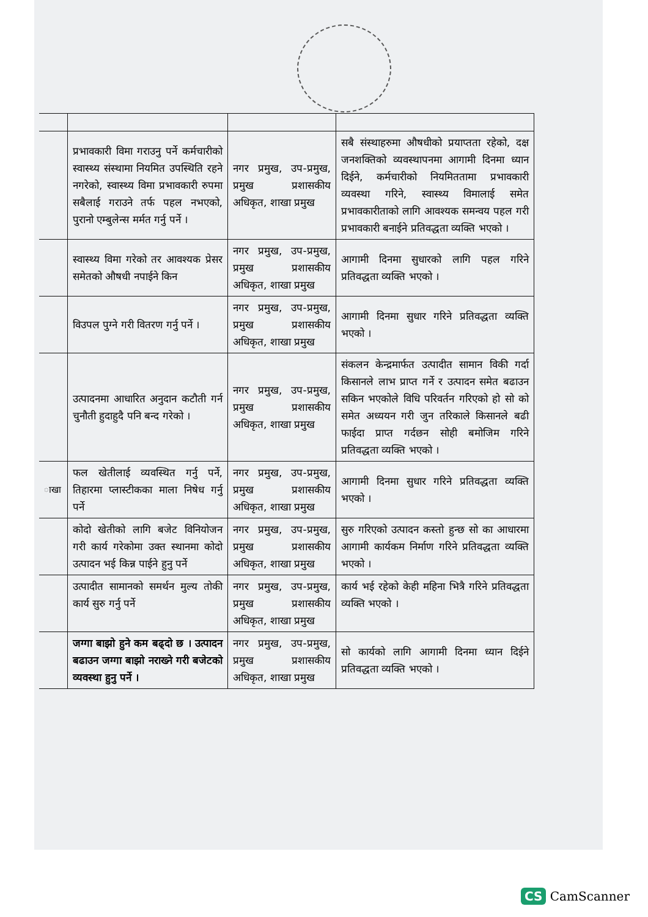| | प्रभावकारी विमा गराउनु पर्ने कर्मचारीको स्वास्थ्य संस्थामा नियमित उपस्थिति रहने नगरेको, स्वास्थ्य विमा प्रभावकारी रुपमा सबैलाई गराउने तर्फ पहल नभएको, पुरानो एम्बुलेन्स मर्मत गर्नु पर्ने । | नगर प्रमुख, उप-प्रमुख, प्रमुख प्रशासकीय अधिकृत, शाखा प्रमुख | सबै संस्थाहरुमा औषधीको प्रयाप्तता रहेको, दक्ष जनशक्तिको व्यवस्थापनमा आगामी दिनमा ध्यान दिईने, कर्मचारीको नियमिततामा प्रभावकारी व्यवस्था गरिने, स्वास्थ्य विमालाई समेत प्रभावकारीताको लागि आवश्यक समन्वय पहल गरी प्रभावकारी बनाईने प्रतिवद्धता व्यक्ति भएको । |
| | स्वास्थ्य विमा गरेको तर आवश्यक प्रेसर समेतको औषधी नपाईने किन | नगर प्रमुख, उप-प्रमुख, प्रमुख प्रशासकीय अधिकृत, शाखा प्रमुख | आगामी दिनमा सुधारको लागि पहल गरिने प्रतिवद्धता व्यक्ति भएको । |
| | विउपल पुग्ने गरी वितरण गर्नु पर्ने । | नगर प्रमुख, उप-प्रमुख, प्रमुख प्रशासकीय अधिकृत, शाखा प्रमुख | आगामी दिनमा सुधार गरिने प्रतिवद्धता व्यक्ति भएको । |
| | उत्पादनमा आधारित अनुदान कटौती गर्न चुनौती हुदाहुदै पनि बन्द गरेको । | नगर प्रमुख, उप-प्रमुख, प्रमुख प्रशासकीय अधिकृत, शाखा प्रमुख | संकलन केन्द्रमार्फत उत्पादीत सामान विकी गर्दा किसानले लाभ प्राप्त गर्ने र उत्पादन समेत बढाउन सकिन भएकोले विधि परिवर्तन गरिएको हो सो को समेत अध्ययन गरी जुन तरिकाले किसानले बढी फाईदा प्राप्त गर्दछन सोही बमोजिम गरिने प्रतिवद्धता व्यक्ति भएको । |
| ाखा | फल खेतीलाई व्यवस्थित गर्नु पर्ने, तिहारमा प्लास्टीकका माला निषेध गर्नु पर्ने | नगर प्रमुख, उप-प्रमुख, प्रमुख प्रशासकीय अधिकृत, शाखा प्रमुख | आगामी दिनमा सुधार गरिने प्रतिवद्धता व्यक्ति भएको । |
| | कोदो खेतीको लागि बजेट विनियोजन गरी कार्य गरेकोमा उक्त स्थानमा कोदो उत्पादन भई किन्न पाईने हुनु पर्ने | नगर प्रमुख, उप-प्रमुख, प्रमुख प्रशासकीय अधिकृत, शाखा प्रमुख | सुरु गरिएको उत्पादन कस्तो हुन्छ सो का आधारमा आगामी कार्यकम निर्माण गरिने प्रतिवद्धता व्यक्ति भएको । |
| | उत्पादीत सामानको समर्थन मुल्य तोकी कार्य सुरु गर्नु पर्ने | नगर प्रमुख, उप-प्रमुख, प्रमुख प्रशासकीय अधिकृत, शाखा प्रमुख | कार्य भई रहेको केही महिना भित्रै गरिने प्रतिवद्धता व्यक्ति भएको । |
| | जग्गा बाझो हुने कम बढ्दो छ । उत्पादन बढाउन जग्गा बाझो नराख्ने गरी बजेटको व्यवस्था हुनु पर्ने । | नगर प्रमुख, उप-प्रमुख, प्रमुख प्रशासकीय अधिकृत, शाखा प्रमुख | सो कार्यको लागि आगामी दिनमा ध्यान दिईने प्रतिवद्धता व्यक्ति भएको । |
CS CamScanner